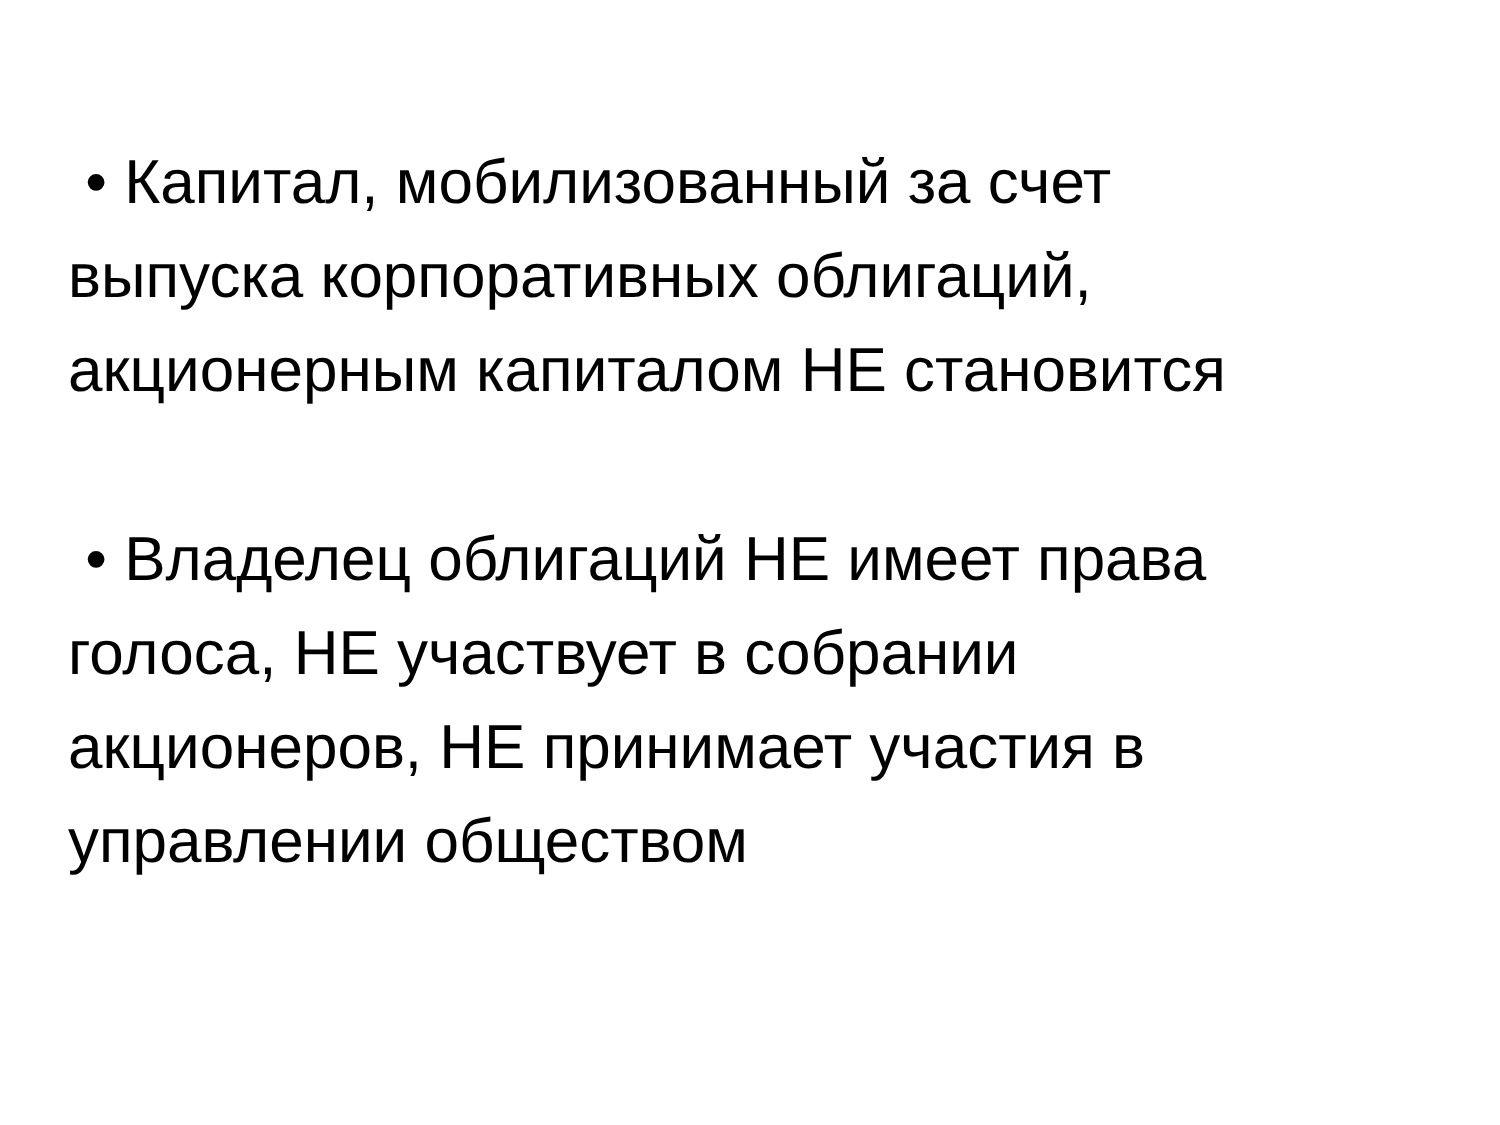• Капитал, мобилизованный за счет
выпуска корпоративных облигаций,
акционерным капиталом НЕ становится
• Владелец облигаций НЕ имеет права
голоса, НЕ участвует в собрании
акционеров, НЕ принимает участия в
управлении обществом